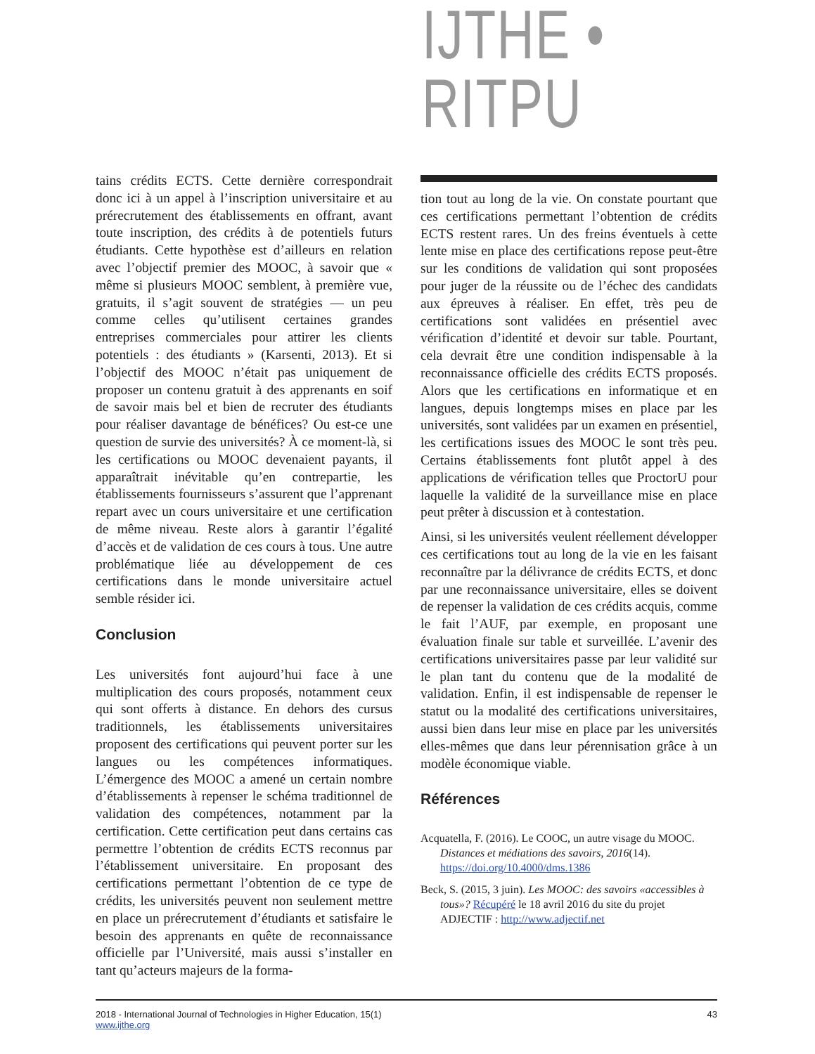IJTHE • RITPU
tains crédits ECTS. Cette dernière correspondrait donc ici à un appel à l’inscription universitaire et au prérecrutement des établissements en offrant, avant toute inscription, des crédits à de potentiels futurs étudiants. Cette hypothèse est d’ailleurs en relation avec l’objectif premier des MOOC, à savoir que « même si plusieurs MOOC semblent, à première vue, gratuits, il s’agit souvent de stratégies — un peu comme celles qu’utilisent certaines grandes entreprises commerciales pour attirer les clients potentiels : des étudiants » (Karsenti, 2013). Et si l’objectif des MOOC n’était pas uniquement de proposer un contenu gratuit à des apprenants en soif de savoir mais bel et bien de recruter des étudiants pour réaliser davantage de bénéfices? Ou est-ce une question de survie des universités? À ce moment-là, si les certifications ou MOOC devenaient payants, il apparaîtrait inévitable qu’en contrepartie, les établissements fournisseurs s’assurent que l’apprenant repart avec un cours universitaire et une certification de même niveau. Reste alors à garantir l’égalité d’accès et de validation de ces cours à tous. Une autre problématique liée au développement de ces certifications dans le monde universitaire actuel semble résider ici.
Conclusion
Les universités font aujourd’hui face à une multiplication des cours proposés, notamment ceux qui sont offerts à distance. En dehors des cursus traditionnels, les établissements universitaires proposent des certifications qui peuvent porter sur les langues ou les compétences informatiques. L’émergence des MOOC a amené un certain nombre d’établissements à repenser le schéma traditionnel de validation des compétences, notamment par la certification. Cette certification peut dans certains cas permettre l’obtention de crédits ECTS reconnus par l’établissement universitaire. En proposant des certifications permettant l’obtention de ce type de crédits, les universités peuvent non seulement mettre en place un prérecrutement d’étudiants et satisfaire le besoin des apprenants en quête de reconnaissance officielle par l’Université, mais aussi s’installer en tant qu’acteurs majeurs de la forma-
tion tout au long de la vie. On constate pourtant que ces certifications permettant l’obtention de crédits ECTS restent rares. Un des freins éventuels à cette lente mise en place des certifications repose peut-être sur les conditions de validation qui sont proposées pour juger de la réussite ou de l’échec des candidats aux épreuves à réaliser. En effet, très peu de certifications sont validées en présentiel avec vérification d’identité et devoir sur table. Pourtant, cela devrait être une condition indispensable à la reconnaissance officielle des crédits ECTS proposés. Alors que les certifications en informatique et en langues, depuis longtemps mises en place par les universités, sont validées par un examen en présentiel, les certifications issues des MOOC le sont très peu. Certains établissements font plutôt appel à des applications de vérification telles que ProctorU pour laquelle la validité de la surveillance mise en place peut prêter à discussion et à contestation.
Ainsi, si les universités veulent réellement développer ces certifications tout au long de la vie en les faisant reconnaître par la délivrance de crédits ECTS, et donc par une reconnaissance universitaire, elles se doivent de repenser la validation de ces crédits acquis, comme le fait l’AUF, par exemple, en proposant une évaluation finale sur table et surveillée. L’avenir des certifications universitaires passe par leur validité sur le plan tant du contenu que de la modalité de validation. Enfin, il est indispensable de repenser le statut ou la modalité des certifications universitaires, aussi bien dans leur mise en place par les universités elles-mêmes que dans leur pérennisation grâce à un modèle économique viable.
Références
Acquatella, F. (2016). Le COOC, un autre visage du MOOC. Distances et médiations des savoirs, 2016(14). https://doi.org/10.4000/dms.1386
Beck, S. (2015, 3 juin). Les MOOC: des savoirs «accessibles à tous»? Récupéré le 18 avril 2016 du site du projet ADJECTIF : http://www.adjectif.net
2018 - International Journal of Technologies in Higher Education, 15(1)
www.ijthe.org
43